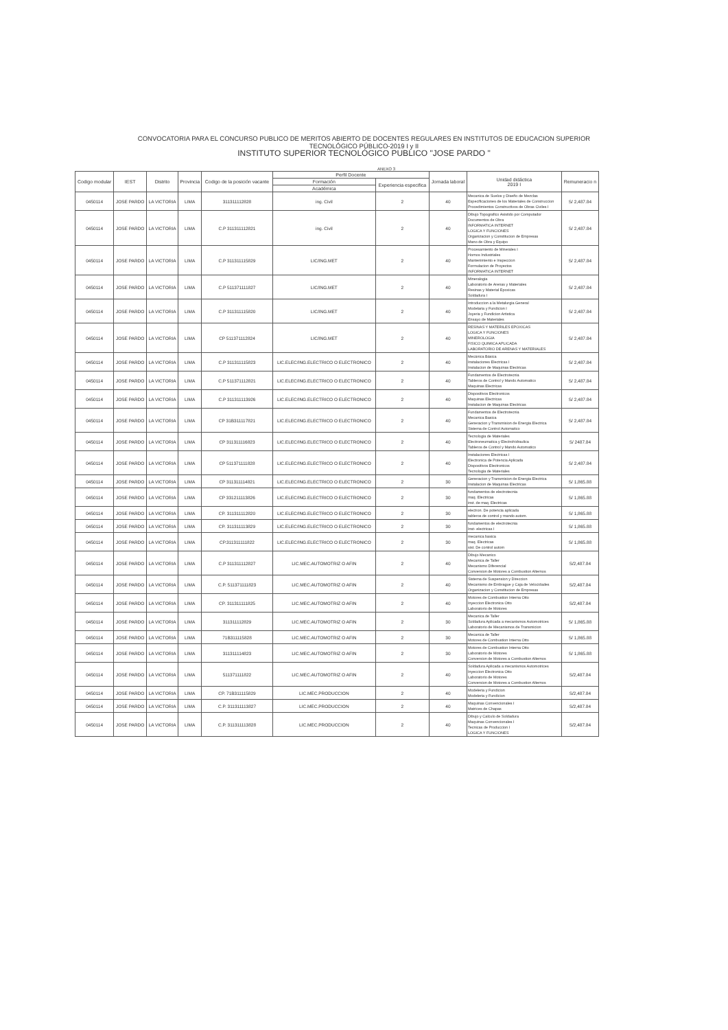CONVOCATORIA PARA EL CONCURSO PUBLICO DE MERITOS ABIERTO DE DOCENTES REGULARES EN INSTITUTOS DE EDUCACION SUPERIOR
TECNOLÓGICO PÚBLICO-2019 I y II
INSTITUTO SUPERIOR TECNOLÓGICO PUBLICO "JOSE PARDO "
ANEXO 3
| Codigo modular | IEST | Distrito | Provincia | Codigo de la posición vacante | Perfil Docente | | Jornada laboral | Unidad didáctica 2019 I | Remuneracio n |
| --- | --- | --- | --- | --- | --- | --- | --- | --- | --- |
| | | | | | Formación | Experiencia especifica | | | |
| | | | | | Académica | | | | |
| 0450114 | JOSE PARDO | LA VICTORIA | LIMA | 311311112828 | ing. Civil | 2 | 40 | Mecanica de Suelos y Diseño de Mezclas Especificaciones de los Materiales de Construccion Procedimientos Constructivos de Obras Civiles I | S/ 2,487.84 |
| 0450114 | JOSE PARDO | LA VICTORIA | LIMA | C.P 311311112821 | ing. Civil | 2 | 40 | Dibujo Topografico Asistido por Computador Documentos de Obra INFORMATICA INTERNET LOGICA Y FUNCIONES Organizacion y Constitucion de Empresas Mano de Obra y Equipo | S/ 2,487.84 |
| 0450114 | JOSE PARDO | LA VICTORIA | LIMA | C.P 311311115829 | LIC/ING.MET | 2 | 40 | Procesamiento de Minerales I Hornos Industriales Mantenimiento e Inspeccion Formulacion de Proyectos INFORMATICA INTERNET | S/ 2,487.84 |
| 0450114 | JOSE PARDO | LA VICTORIA | LIMA | C.P 511371111827 | LIC/ING.MET | 2 | 40 | Mineralogia Laboratorio de Arenas y Materiales Resinas y Material Epoxicas Soldadura I | S/ 2,487.84 |
| 0450114 | JOSE PARDO | LA VICTORIA | LIMA | C.P 311311115820 | LIC/ING.MET | 2 | 40 | Introduccion a la Metalurgia General Modelaria y Fundicion I Joyeria y Fundicion Artistica Ensayo de Materiales | S/ 2,487.84 |
| 0450114 | JOSE PARDO | LA VICTORIA | LIMA | CP 511371112824 | LIC/ING.MET | 2 | 40 | RESINAS Y MATERILES EPOXICAS LOGICA Y FUNCIONES MINEROLOGIA FISICO QUIMICA APLICADA LABORATORIO DE ARENAS Y MATERIALES | S/ 2,487.84 |
| 0450114 | JOSE PARDO | LA VICTORIA | LIMA | C.P 311311115823 | LIC.ELEC/ING.ELECTRICO O ELECTRONICO | 2 | 40 | Mecánica Básica Instalaciones Electricas I Instalacion de Maquinas Electricas | S/ 2,487.84 |
| 0450114 | JOSE PARDO | LA VICTORIA | LIMA | C.P 511371112821 | LIC.ELEC/ING.ELECTRICO O ELECTRONICO | 2 | 40 | Fundamentos de Electrotecnia Tableros de Control y Mando Automatico Maquinas Electricas | S/ 2,487.84 |
| 0450114 | JOSE PARDO | LA VICTORIA | LIMA | C.P 311311113926 | LIC.ELEC/ING.ELECTRICO O ELECTRONICO | 2 | 40 | Dispositivos Electronicos Maquinas Electricas Instalacion de Maquinas Electricas | S/ 2,487.84 |
| 0450114 | JOSE PARDO | LA VICTORIA | LIMA | CP 31B311117821 | LIC.ELEC/ING.ELECTRICO O ELECTRONICO | 2 | 40 | Fundamentos de Electrotecnia Mecanica Basica Generacion y Transmision de Energia Electrica Sistema de Control Automatico | S/ 2,487.84 |
| 0450114 | JOSE PARDO | LA VICTORIA | LIMA | CP 311311116823 | LIC.ELEC/ING.ELECTRICO O ELECTRONICO | 2 | 40 | Tecnologia de Materiales Electroneumatica y Electrohidraulica Tableros de Control y Mando Automatico | S/ 2487.84 |
| 0450114 | JOSE PARDO | LA VICTORIA | LIMA | CP 511371111828 | LIC.ELEC/ING.ELECTRICO O ELECTRONICO | 2 | 40 | Instalaciones Electricas I Electronica de Potencia Aplicada Dispositivos Electronicos Tecnologia de Materiales | S/ 2,487.84 |
| 0450114 | JOSE PARDO | LA VICTORIA | LIMA | CP 311311114821 | LIC.ELEC/ING.ELECTRICO O ELECTRONICO | 2 | 30 | Generacion y Transmision de Energia Electrica Instalacion de Maquinas Electricas | S/ 1,865.88 |
| 0450114 | JOSE PARDO | LA VICTORIA | LIMA | CP 331211113826 | LIC.ELEC/ING.ELECTRICO O ELECTRONICO | 2 | 30 | fundamentos de electrotecnia maq. Electricas inst. de maq. Electricas | S/ 1,865.88 |
| 0450114 | JOSE PARDO | LA VICTORIA | LIMA | CP. 311311112820 | LIC.ELEC/ING.ELECTRICO O ELECTRONICO | 2 | 30 | electron. De potencia aplicada tableros de control y mando autom. | S/ 1,865.88 |
| 0450114 | JOSE PARDO | LA VICTORIA | LIMA | CP. 311311113829 | LIC.ELEC/ING.ELECTRICO O ELECTRONICO | 2 | 30 | fundamentos de electrotecnia Inst- electricas I | S/ 1,865.88 |
| 0450114 | JOSE PARDO | LA VICTORIA | LIMA | CP.311311111822 | LIC.ELEC/ING.ELECTRICO O ELECTRONICO | 2 | 30 | mecanica basica maq. Electricas sist. De control autom | S/ 1,865.88 |
| 0450114 | JOSE PARDO | LA VICTORIA | LIMA | C.P 311311112827 | LIC.MEC.AUTOMOTRIZ O AFIN | 2 | 40 | Dibujo Mecanico Mecanica de Taller Mecanismo Diferencial Conversion de Motores a Combustion Alternos | S/2,487.84 |
| 0450114 | JOSE PARDO | LA VICTORIA | LIMA | C.P. 511371111823 | LIC.MEC.AUTOMOTRIZ O AFIN | 2 | 40 | Sistema de Suspension y Direccion Mecanismo de Embrague y Caja de Velocidades Organizacion y Constitucion de Empresas | S/2,487.84 |
| 0450114 | JOSE PARDO | LA VICTORIA | LIMA | CP. 311311111825 | LIC.MEC.AUTOMOTRIZ O AFIN | 2 | 40 | Motores de Combustion Interna Otto Inyeccion Electronica Otto Laboratorio de Motores | S/2,487.84 |
| 0450114 | JOSE PARDO | LA VICTORIA | LIMA | 311311112829 | LIC.MEC.AUTOMOTRIZ O AFIN | 2 | 30 | Mecanica de Taller Soldadura Aplicada a mecanismos Automotrices Laboratorio de Mecanismos de Transmicion | S/ 1,865.88 |
| 0450114 | JOSE PARDO | LA VICTORIA | LIMA | 71B311115828 | LIC.MEC.AUTOMOTRIZ O AFIN | 2 | 30 | Mecanica de Taller Motores de Combustion Interna Otto | S/ 1,865.88 |
| 0450114 | JOSE PARDO | LA VICTORIA | LIMA | 311311114823 | LIC.MEC.AUTOMOTRIZ O AFIN | 2 | 30 | Motores de Combustion Interna Otto Laboratorio de Motores Conversion de Motores a Combustion Alternos | S/ 1,865.88 |
| 0450114 | JOSE PARDO | LA VICTORIA | LIMA | 511371111822 | LIC.MEC.AUTOMOTRIZ O AFIN | 2 | 40 | Soldadura Aplicada a mecanismos Automotrices Inyeccion Electronica Otto Laboratorio de Motores Conversion de Motores a Combustion Alternos | S/2,487.84 |
| 0450114 | JOSE PARDO | LA VICTORIA | LIMA | CP. 71B311115829 | LIC.MEC.PRODUCCION | 2 | 40 | Modeleria y Fundicion Modeleria y Fundicion | S/2,487.84 |
| 0450114 | JOSE PARDO | LA VICTORIA | LIMA | C.P. 311311113827 | LIC.MEC.PRODUCCION | 2 | 40 | Maquinas Convencionales I Matrices de Chapas | S/2,487.84 |
| 0450114 | JOSE PARDO | LA VICTORIA | LIMA | C.P. 311311113828 | LIC.MEC.PRODUCCION | 2 | 40 | Dibujo y Calculo de Soldadura Maquinas Convencionales I Tecnicas de Produccion I LOGICA Y FUNCIONES | S/2,487.84 |